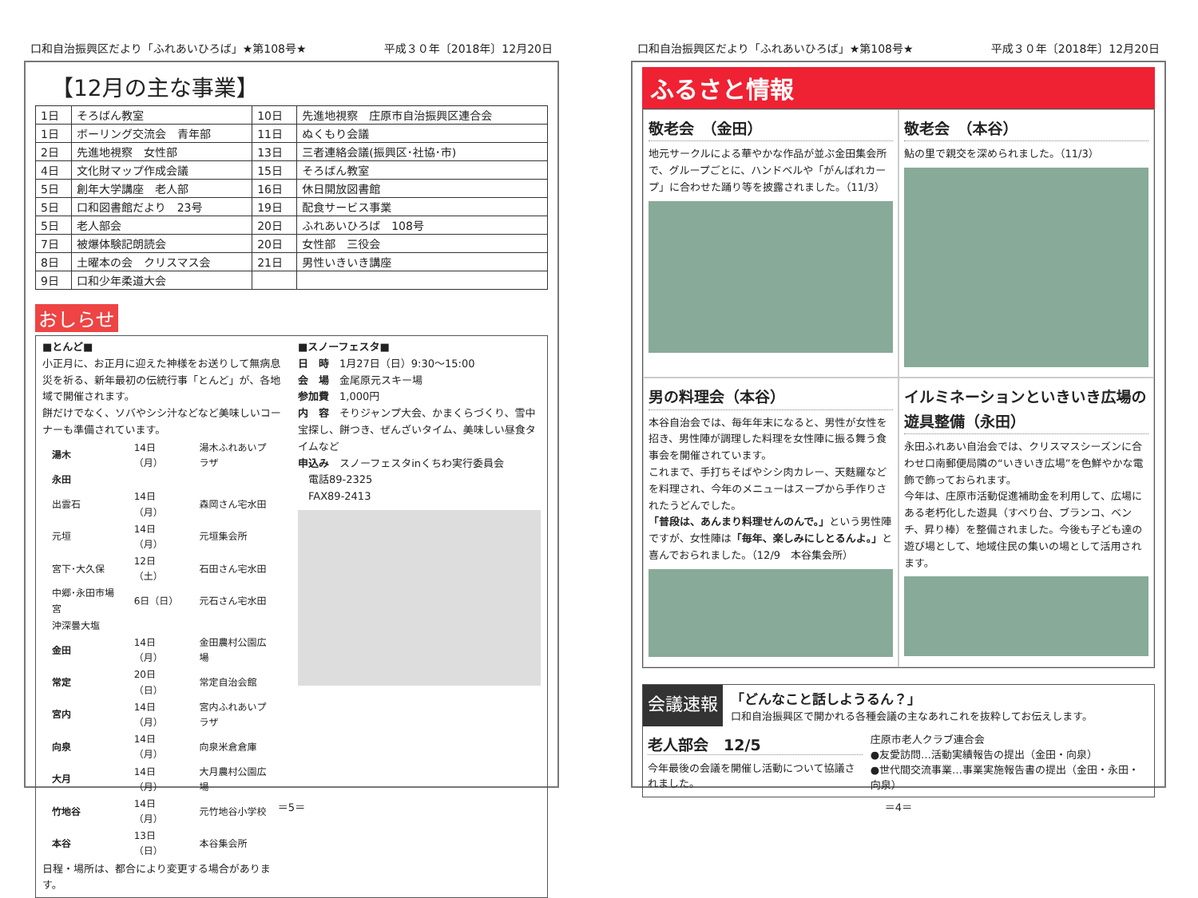口和自治振興区だより「ふれあいひろば」★第108号★ 平成３０年〔2018年〕12月20日
【12月の主な事業】
| 1日 | そろばん教室 | 10日 | 先進地視察 庄原市自治振興区連合会 |
| 1日 | ボーリング交流会 青年部 | 11日 | ぬくもり会議 |
| 2日 | 先進地視察 女性部 | 13日 | 三者連絡会議(振興区･社協･市) |
| 4日 | 文化財マップ作成会議 | 15日 | そろばん教室 |
| 5日 | 創年大学講座 老人部 | 16日 | 休日開放図書館 |
| 5日 | 口和図書館だより 23号 | 19日 | 配食サービス事業 |
| 5日 | 老人部会 | 20日 | ふれあいひろば 108号 |
| 7日 | 被爆体験記朗読会 | 20日 | 女性部 三役会 |
| 8日 | 土曜本の会 クリスマス会 | 21日 | 男性いきいき講座 |
| 9日 | 口和少年柔道大会 | | |
おしらせ
■とんど■
小正月に、お正月に迎えた神様をお送りして無病息災を祈る、新年最初の伝統行事「とんど」が、各地域で開催されます。
餅だけでなく、ソバやシシ汁などなど美味しいコーナーも準備されています。
| 湯木 | 14日（月） | 湯木ふれあいプラザ |
| 永田 | | |
| 出雲石 | 14日（月） | 森岡さん宅水田 |
| 元垣 | 14日（月） | 元垣集会所 |
| 宮下･大久保 | 12日（土） | 石田さん宅水田 |
| 中郷･永田市場宮 | 6日（日） | 元石さん宅水田 |
| 沖深曇大塩 | | |
| 金田 | 14日（月） | 金田農村公園広場 |
| 常定 | 20日（日） | 常定自治会館 |
| 宮内 | 14日（月） | 宮内ふれあいプラザ |
| 向泉 | 14日（月） | 向泉米倉倉庫 |
| 大月 | 14日（月） | 大月農村公園広場 |
| 竹地谷 | 14日（月） | 元竹地谷小学校 |
| 本谷 | 13日（日） | 本谷集会所 |
日程・場所は、都合により変更する場合があります。
■スノーフェスタ■
日　時　1月27日（日）9:30～15:00
会　場　金尾原元スキー場
参加費　1,000円
内　容　そりジャンプ大会、かまくらづくり、雪中宝探し、餅つき、ぜんざいタイム、美味しい昼食タイムなど
申込み　スノーフェスタinくちわ実行委員会
　電話89-2325
　FAX89-2413
＝5＝
口和自治振興区だより「ふれあいひろば」★第108号★ 平成３０年〔2018年〕12月20日
ふるさと情報
敬老会　（金田）
地元サークルによる華やかな作品が並ぶ金田集会所で、グループごとに、ハンドベルや「がんばれカープ」に合わせた踊り等を披露されました。（11/3）
敬老会　（本谷）
鮎の里で親交を深められました。（11/3）
男の料理会（本谷）
本谷自治会では、毎年年末になると、男性が女性を招き、男性陣が調理した料理を女性陣に振る舞う食事会を開催されています。
これまで、手打ちそばやシシ肉カレー、天麩羅などを料理され、今年のメニューはスープから手作りされたうどんでした。
「普段は、あんまり料理せんのんで。」という男性陣ですが、女性陣は「毎年、楽しみにしとるんよ。」と喜んでおられました。（12/9　本谷集会所）
イルミネーションといきいき広場の遊具整備（永田）
永田ふれあい自治会では、クリスマスシーズンに合わせ口南郵便局隣の“いきいき広場”を色鮮やかな電飾で飾っておられます。
今年は、庄原市活動促進補助金を利用して、広場にある老朽化した遊具（すべり台、ブランコ、ベンチ、昇り棒）を整備されました。今後も子ども達の遊び場として、地域住民の集いの場として活用されます。
会議速報
「どんなこと話しようるん？」
口和自治振興区で開かれる各種会議の主なあれこれを抜粋してお伝えします。
老人部会　12/5
今年最後の会議を開催し活動について協議されました。
庄原市老人クラブ連合会
●友愛訪問…活動実績報告の提出（金田・向泉）
●世代間交流事業…事業実施報告書の提出（金田・永田・向泉）
＝4＝